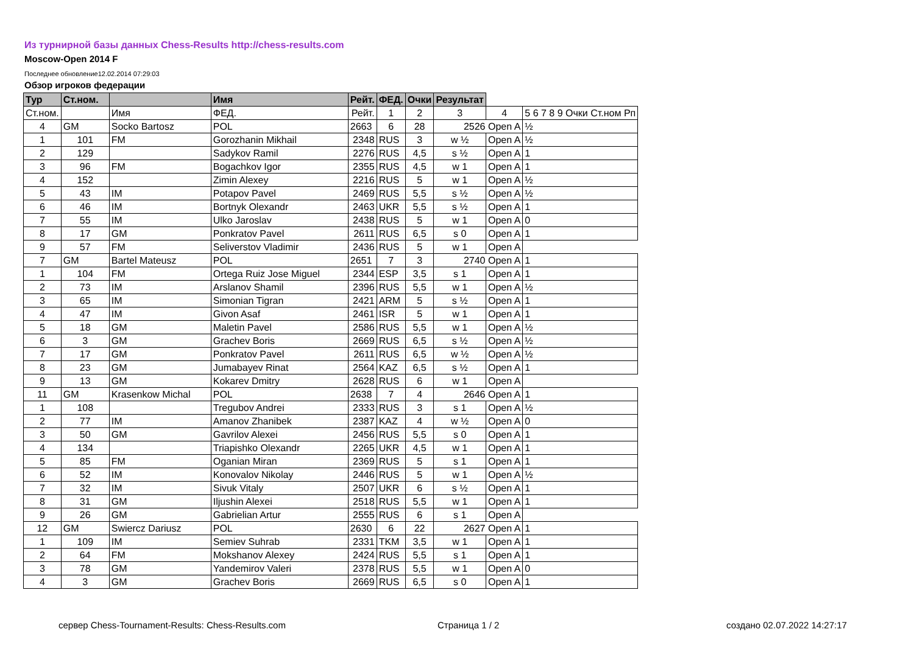Из турнирной базы данных Chess-Results http://chess-results.com
Moscow-Open 2014 F
Последнее обновление12.02.2014 07:29:03
Обзор игроков федерации
| Тур | Ст.ном. | | Имя | Рейт. | ФЕД. | Очки | Результат | | |
| --- | --- | --- | --- | --- | --- | --- | --- | --- | --- |
| Ст.ном. | | Имя | ФЕД. | Рейт. | 1 | 2 | 3 | 4 | 5 6 7 8 9 Очки Ст.ном Рп |
| 4 | GM | Socko Bartosz | POL | 2663 | 6 | 28 | 2526 Open A | | ½ |
| 1 | 101 | FM | Gorozhanin Mikhail | 2348 | RUS | 3 | w ½ | Open A | ½ |
| 2 | 129 | | Sadykov Ramil | 2276 | RUS | 4,5 | s ½ | Open A | 1 |
| 3 | 96 | FM | Bogachkov Igor | 2355 | RUS | 4,5 | w 1 | Open A | 1 |
| 4 | 152 | | Zimin Alexey | 2216 | RUS | 5 | w 1 | Open A | ½ |
| 5 | 43 | IM | Potapov Pavel | 2469 | RUS | 5,5 | s ½ | Open A | ½ |
| 6 | 46 | IM | Bortnyk Olexandr | 2463 | UKR | 5,5 | s ½ | Open A | 1 |
| 7 | 55 | IM | Ulko Jaroslav | 2438 | RUS | 5 | w 1 | Open A | 0 |
| 8 | 17 | GM | Ponkratov Pavel | 2611 | RUS | 6,5 | s 0 | Open A | 1 |
| 9 | 57 | FM | Seliverstov Vladimir | 2436 | RUS | 5 | w 1 | Open A | |
| 7 | GM | Bartel Mateusz | POL | 2651 | 7 | 3 | 2740 Open A | | 1 |
| 1 | 104 | FM | Ortega Ruiz Jose Miguel | 2344 | ESP | 3,5 | s 1 | Open A | 1 |
| 2 | 73 | IM | Arslanov Shamil | 2396 | RUS | 5,5 | w 1 | Open A | ½ |
| 3 | 65 | IM | Simonian Tigran | 2421 | ARM | 5 | s ½ | Open A | 1 |
| 4 | 47 | IM | Givon Asaf | 2461 | ISR | 5 | w 1 | Open A | 1 |
| 5 | 18 | GM | Maletin Pavel | 2586 | RUS | 5,5 | w 1 | Open A | ½ |
| 6 | 3 | GM | Grachev Boris | 2669 | RUS | 6,5 | s ½ | Open A | ½ |
| 7 | 17 | GM | Ponkratov Pavel | 2611 | RUS | 6,5 | w ½ | Open A | ½ |
| 8 | 23 | GM | Jumabayev Rinat | 2564 | KAZ | 6,5 | s ½ | Open A | 1 |
| 9 | 13 | GM | Kokarev Dmitry | 2628 | RUS | 6 | w 1 | Open A | |
| 11 | GM | Krasenkow Michal | POL | 2638 | 7 | 4 | 2646 Open A | | 1 |
| 1 | 108 | | Tregubov Andrei | 2333 | RUS | 3 | s 1 | Open A | ½ |
| 2 | 77 | IM | Amanov Zhanibek | 2387 | KAZ | 4 | w ½ | Open A | 0 |
| 3 | 50 | GM | Gavrilov Alexei | 2456 | RUS | 5,5 | s 0 | Open A | 1 |
| 4 | 134 | | Triapishko Olexandr | 2265 | UKR | 4,5 | w 1 | Open A | 1 |
| 5 | 85 | FM | Oganian Miran | 2369 | RUS | 5 | s 1 | Open A | 1 |
| 6 | 52 | IM | Konovalov Nikolay | 2446 | RUS | 5 | w 1 | Open A | ½ |
| 7 | 32 | IM | Sivuk Vitaly | 2507 | UKR | 6 | s ½ | Open A | 1 |
| 8 | 31 | GM | Iljushin Alexei | 2518 | RUS | 5,5 | w 1 | Open A | 1 |
| 9 | 26 | GM | Gabrielian Artur | 2555 | RUS | 6 | s 1 | Open A | |
| 12 | GM | Swiercz Dariusz | POL | 2630 | 6 | 22 | 2627 Open A | | 1 |
| 1 | 109 | IM | Semiev Suhrab | 2331 | TKM | 3,5 | w 1 | Open A | 1 |
| 2 | 64 | FM | Mokshanov Alexey | 2424 | RUS | 5,5 | s 1 | Open A | 1 |
| 3 | 78 | GM | Yandemirov Valeri | 2378 | RUS | 5,5 | w 1 | Open A | 0 |
| 4 | 3 | GM | Grachev Boris | 2669 | RUS | 6,5 | s 0 | Open A | 1 |
сервер Chess-Tournament-Results: Chess-Results.com
Страница 1 / 2 создано 02.07.2022 14:27:17